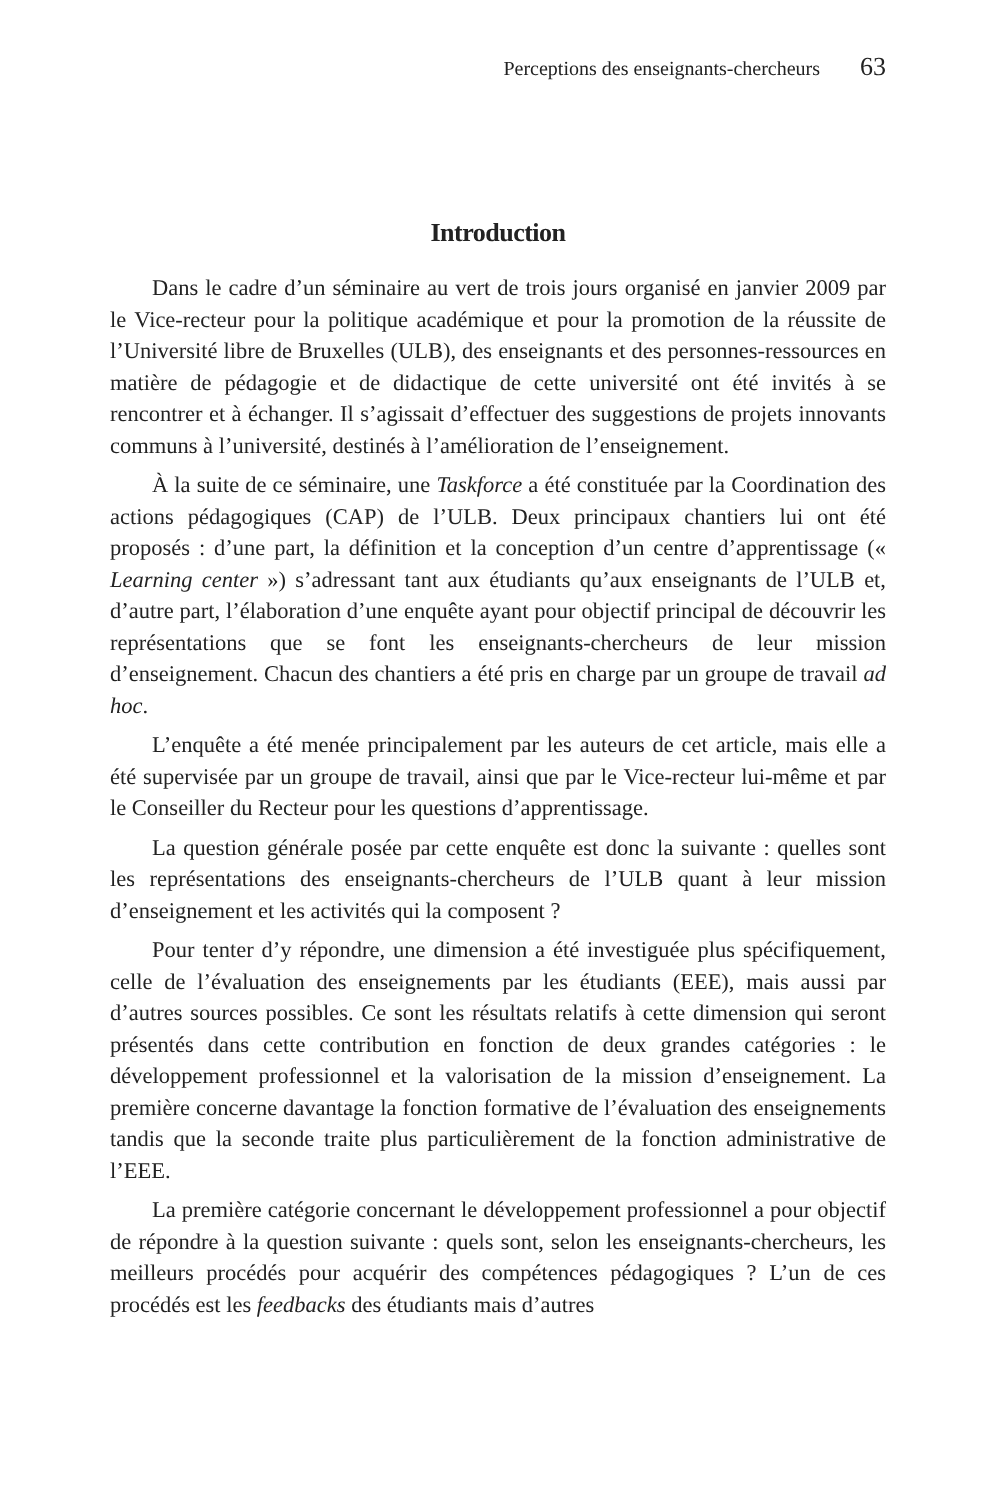Perceptions des enseignants-chercheurs 63
Introduction
Dans le cadre d’un séminaire au vert de trois jours organisé en janvier 2009 par le Vice-recteur pour la politique académique et pour la promotion de la réussite de l’Université libre de Bruxelles (ULB), des enseignants et des personnes-ressources en matière de pédagogie et de didactique de cette université ont été invités à se rencontrer et à échanger. Il s’agissait d’effectuer des suggestions de projets innovants communs à l’université, destinés à l’amélioration de l’enseignement.
À la suite de ce séminaire, une Taskforce a été constituée par la Coordination des actions pédagogiques (CAP) de l’ULB. Deux principaux chantiers lui ont été proposés : d’une part, la définition et la conception d’un centre d’apprentissage (« Learning center ») s’adressant tant aux étudiants qu’aux enseignants de l’ULB et, d’autre part, l’élaboration d’une enquête ayant pour objectif principal de découvrir les représentations que se font les enseignants-chercheurs de leur mission d’enseignement. Chacun des chantiers a été pris en charge par un groupe de travail ad hoc.
L’enquête a été menée principalement par les auteurs de cet article, mais elle a été supervisée par un groupe de travail, ainsi que par le Vice-recteur lui-même et par le Conseiller du Recteur pour les questions d’apprentissage.
La question générale posée par cette enquête est donc la suivante : quelles sont les représentations des enseignants-chercheurs de l’ULB quant à leur mission d’enseignement et les activités qui la composent ?
Pour tenter d’y répondre, une dimension a été investiguée plus spécifiquement, celle de l’évaluation des enseignements par les étudiants (EEE), mais aussi par d’autres sources possibles. Ce sont les résultats relatifs à cette dimension qui seront présentés dans cette contribution en fonction de deux grandes catégories : le développement professionnel et la valorisation de la mission d’enseignement. La première concerne davantage la fonction formative de l’évaluation des enseignements tandis que la seconde traite plus particulièrement de la fonction administrative de l’EEE.
La première catégorie concernant le développement professionnel a pour objectif de répondre à la question suivante : quels sont, selon les enseignants-chercheurs, les meilleurs procédés pour acquérir des compétences pédagogiques ? L’un de ces procédés est les feedbacks des étudiants mais d’autres